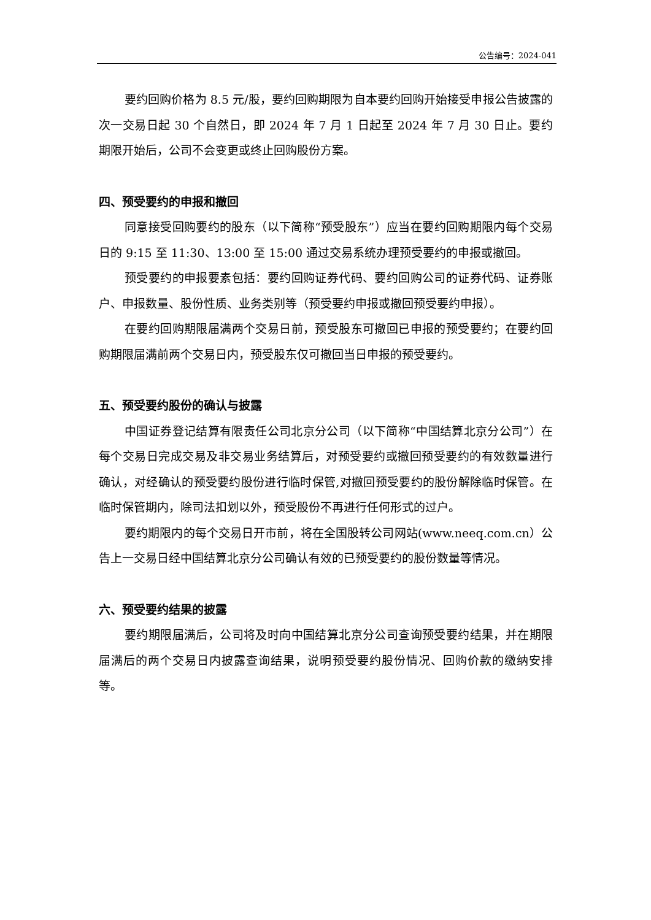公告编号：2024-041
要约回购价格为 8.5 元/股，要约回购期限为自本要约回购开始接受申报公告披露的次一交易日起 30 个自然日，即 2024 年 7 月 1 日起至 2024 年 7 月 30 日止。要约期限开始后，公司不会变更或终止回购股份方案。
四、预受要约的申报和撤回
同意接受回购要约的股东（以下简称“预受股东”）应当在要约回购期限内每个交易日的 9:15 至 11:30、13:00 至 15:00 通过交易系统办理预受要约的申报或撤回。
预受要约的申报要素包括：要约回购证券代码、要约回购公司的证券代码、证券账户、申报数量、股份性质、业务类别等（预受要约申报或撤回预受要约申报）。
在要约回购期限届满两个交易日前，预受股东可撤回已申报的预受要约；在要约回购期限届满前两个交易日内，预受股东仅可撤回当日申报的预受要约。
五、预受要约股份的确认与披露
中国证券登记结算有限责任公司北京分公司（以下简称“中国结算北京分公司”）在每个交易日完成交易及非交易业务结算后，对预受要约或撤回预受要约的有效数量进行确认，对经确认的预受要约股份进行临时保管,对撤回预受要约的股份解除临时保管。在临时保管期内，除司法扣划以外，预受股份不再进行任何形式的过户。
要约期限内的每个交易日开市前，将在全国股转公司网站(www.neeq.com.cn）公告上一交易日经中国结算北京分公司确认有效的已预受要约的股份数量等情况。
六、预受要约结果的披露
要约期限届满后，公司将及时向中国结算北京分公司查询预受要约结果，并在期限届满后的两个交易日内披露查询结果，说明预受要约股份情况、回购价款的缴纳安排等。